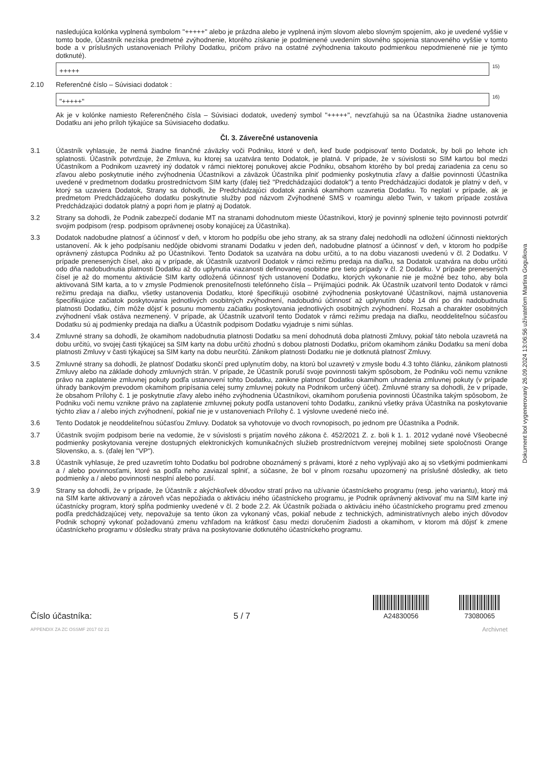nasledujúca kolónka vyplnená symbolom "+++++" alebo je prázdna alebo je vyplnená iným slovom alebo slovným spojením, ako je uvedené vyššie v tomto bode, Účastník nezíska predmetné zvýhodnenie, ktorého získanie je podmienené uvedením slovného spojenia stanoveného vyššie v tomto bode a v príslušných ustanoveniach Prílohy Dodatku, pričom právo na ostatné zvýhodnenia takouto podmienkou nepodmienené nie je týmto dotknuté).
+++++
15)
2.10 Referenčné číslo – Súvisiaci dodatok :
"+++++"
16)
Ak je v kolónke namiesto Referenčného čísla – Súvisiaci dodatok, uvedený symbol "+++++", nevzťahujú sa na Účastníka žiadne ustanovenia Dodatku ani jeho príloh týkajúce sa Súvisiaceho dodatku.
Čl. 3. Záverečné ustanovenia
3.1 Účastník vyhlasuje, že nemá žiadne finančné záväzky voči Podniku, ktoré v deň, keď bude podpisovať tento Dodatok, by boli po lehote ich splatnosti. Účastník potvrdzuje, že Zmluva, ku ktorej sa uzatvára tento Dodatok, je platná. V prípade, že v súvislosti so SIM kartou bol medzi Účastníkom a Podnikom uzavretý iný dodatok v rámci niektorej ponukovej akcie Podniku, obsahom ktorého by bol predaj zariadenia za cenu so zľavou alebo poskytnutie iného zvýhodnenia Účastníkovi a záväzok Účastníka plniť podmienky poskytnutia zľavy a ďalšie povinnosti Účastníka uvedené v predmetnom dodatku prostredníctvom SIM karty (ďalej tiež "Predchádzajúci dodatok") a tento Predchádzajúci dodatok je platný v deň, v ktorý sa uzaviera Dodatok, Strany sa dohodli, že Predchádzajúci dodatok zaniká okamihom uzavretia Dodatku. To neplatí v prípade, ak je predmetom Predchádzajúceho dodatku poskytnutie služby pod názvom Zvýhodnené SMS v roamingu alebo Twin, v takom prípade zostáva Predchádzajúci dodatok platný a popri ňom je platný aj Dodatok.
3.2 Strany sa dohodli, že Podnik zabezpečí dodanie MT na stranami dohodnutom mieste Účastníkovi, ktorý je povinný splnenie tejto povinnosti potvrdiť svojim podpisom (resp. podpisom oprávnenej osoby konajúcej za Účastníka).
3.3 Dodatok nadobudne platnosť a účinnosť v deň, v ktorom ho podpíšu obe jeho strany, ak sa strany ďalej nedohodli na odložení účinnosti niektorých ustanovení. Ak k jeho podpísaniu nedôjde obidvomi stranami Dodatku v jeden deň, nadobudne platnosť a účinnosť v deň, v ktorom ho podpíše oprávnený zástupca Podniku až po Účastníkovi. Tento Dodatok sa uzatvára na dobu určitú, a to na dobu viazanosti uvedenú v čl. 2 Dodatku. V prípade prenesených čísel, ako aj v prípade, ak Účastník uzatvoril Dodatok v rámci režimu predaja na diaľku, sa Dodatok uzatvára na dobu určitú odo dňa nadobudnutia platnosti Dodatku až do uplynutia viazanosti definovanej osobitne pre tieto prípady v čl. 2 Dodatku. V prípade prenesených čísel je až do momentu aktivácie SIM karty odložená účinnosť tých ustanovení Dodatku, ktorých vykonanie nie je možné bez toho, aby bola aktivovaná SIM karta, a to v zmysle Podmienok prenositeľnosti telefónneho čísla – Prijímajúci podnik. Ak Účastník uzatvoril tento Dodatok v rámci režimu predaja na diaľku, všetky ustanovenia Dodatku, ktoré špecifikujú osobitné zvýhodnenia poskytované Účastníkovi, najmä ustanovenia špecifikujúce začiatok poskytovania jednotlivých osobitných zvýhodnení, nadobudnú účinnosť až uplynutím doby 14 dní po dni nadobudnutia platnosti Dodatku, čím môže dôjsť k posunu momentu začiatku poskytovania jednotlivých osobitných zvýhodnení. Rozsah a charakter osobitných zvýhodnení však ostáva nezmenený. V prípade, ak Účastník uzatvoril tento Dodatok v rámci režimu predaja na diaľku, neoddeliteľnou súčasťou Dodatku sú aj podmienky predaja na diaľku a Účastník podpisom Dodatku vyjadruje s nimi súhlas.
3.4 Zmluvné strany sa dohodli, že okamihom nadobudnutia platnosti Dodatku sa mení dohodnutá doba platnosti Zmluvy, pokiaľ táto nebola uzavretá na dobu určitú, vo svojej časti týkajúcej sa SIM karty na dobu určitú zhodnú s dobou platnosti Dodatku, pričom okamihom zániku Dodatku sa mení doba platnosti Zmluvy v časti týkajúcej sa SIM karty na dobu neurčitú. Zánikom platnosti Dodatku nie je dotknutá platnosť Zmluvy.
3.5 Zmluvné strany sa dohodli, že platnosť Dodatku skončí pred uplynutím doby, na ktorú bol uzavretý v zmysle bodu 4.3 tohto článku, zánikom platnosti Zmluvy alebo na základe dohody zmluvných strán. V prípade, že Účastník poruší svoje povinnosti takým spôsobom, že Podniku voči nemu vznikne právo na zaplatenie zmluvnej pokuty podľa ustanovení tohto Dodatku, zanikne platnosť Dodatku okamihom uhradenia zmluvnej pokuty (v prípade úhrady bankovým prevodom okamihom pripísania celej sumy zmluvnej pokuty na Podnikom určený účet). Zmluvné strany sa dohodli, že v prípade, že obsahom Prílohy č. 1 je poskytnutie zľavy alebo iného zvýhodnenia Účastníkovi, okamihom porušenia povinnosti Účastníka takým spôsobom, že Podniku voči nemu vznikne právo na zaplatenie zmluvnej pokuty podľa ustanovení tohto Dodatku, zaniknú všetky práva Účastníka na poskytovanie týchto zliav a / alebo iných zvýhodnení, pokiaľ nie je v ustanoveniach Prílohy č. 1 výslovne uvedené niečo iné.
3.6 Tento Dodatok je neoddeliteľnou súčasťou Zmluvy. Dodatok sa vyhotovuje vo dvoch rovnopisoch, po jednom pre Účastníka a Podnik.
3.7 Účastník svojím podpisom berie na vedomie, že v súvislosti s prijatím nového zákona č. 452/2021 Z. z. boli k 1. 1. 2012 vydané nové Všeobecné podmienky poskytovania verejne dostupných elektronických komunikačných služieb prostredníctvom verejnej mobilnej siete spoločnosti Orange Slovensko, a. s. (ďalej len "VP").
3.8 Účastník vyhlasuje, že pred uzavretím tohto Dodatku bol podrobne oboznámený s právami, ktoré z neho vyplývajú ako aj so všetkými podmienkami a / alebo povinnosťami, ktoré sa podľa neho zaviazal splniť, a súčasne, že bol v plnom rozsahu upozornený na príslušné dôsledky, ak tieto podmienky a / alebo povinnosti nesplní alebo poruší.
3.9 Strany sa dohodli, že v prípade, že Účastník z akýchkoľvek dôvodov stratí právo na užívanie účastníckeho programu (resp. jeho variantu), ktorý má na SIM karte aktivovaný a zároveň včas nepožiada o aktiváciu iného účastníckeho programu, je Podnik oprávnený aktivovať mu na SIM karte iný účastnícky program, ktorý spĺňa podmienky uvedené v čl. 2 bode 2.2. Ak Účastník požiada o aktiváciu iného účastníckeho programu pred zmenou podľa predchádzajúcej vety, nepovažuje sa tento úkon za vykonaný včas, pokiaľ nebude z technických, administratívnych alebo iných dôvodov Podnik schopný vykonať požadovanú zmenu vzhľadom na krátkosť času medzi doručením žiadosti a okamihom, v ktorom má dôjsť k zmene účastníckeho programu v dôsledku straty práva na poskytovanie dotknutého účastníckeho programu.
Číslo účastníka:
5 / 7
A24830056
73080065
APPENDIX ZA ZC OSSMF 2017 02 21 Archivnet
Dokument bol vygenerovaný 26.09.2024 13:06:56 užívateľom Martina Gogulkova